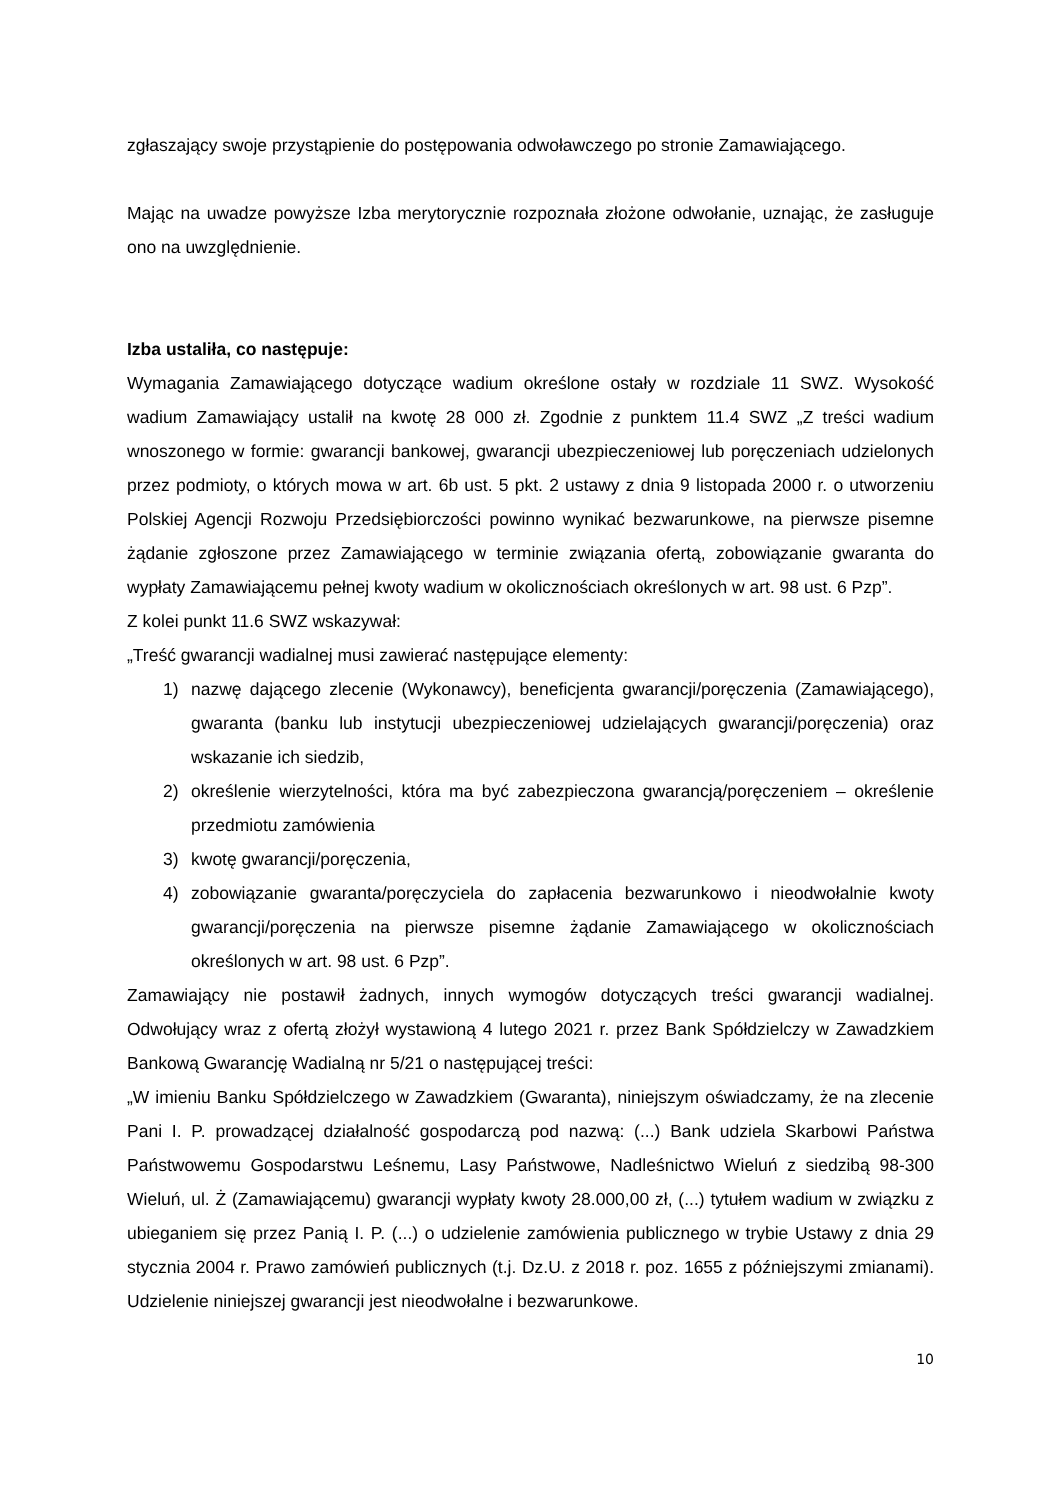zgłaszający swoje przystąpienie do postępowania odwoławczego po stronie Zamawiającego.
Mając na uwadze powyższe Izba merytorycznie rozpoznała złożone odwołanie, uznając, że zasługuje ono na uwzględnienie.
Izba ustaliła, co następuje:
Wymagania Zamawiającego dotyczące wadium określone ostały w rozdziale 11 SWZ. Wysokość wadium Zamawiający ustalił na kwotę 28 000 zł. Zgodnie z punktem 11.4 SWZ „Z treści wadium wnoszonego w formie: gwarancji bankowej, gwarancji ubezpieczeniowej lub poręczeniach udzielonych przez podmioty, o których mowa w art. 6b ust. 5 pkt. 2 ustawy z dnia 9 listopada 2000 r. o utworzeniu Polskiej Agencji Rozwoju Przedsiębiorczości powinno wynikać bezwarunkowe, na pierwsze pisemne żądanie zgłoszone przez Zamawiającego w terminie związania ofertą, zobowiązanie gwaranta do wypłaty Zamawiającemu pełnej kwoty wadium w okolicznościach określonych w art. 98 ust. 6 Pzp”.
Z kolei punkt 11.6 SWZ wskazywał:
„Treść gwarancji wadialnej musi zawierać następujące elementy:
1) nazwę dającego zlecenie (Wykonawcy), beneficjenta gwarancji/poręczenia (Zamawiającego), gwaranta (banku lub instytucji ubezpieczeniowej udzielających gwarancji/poręczenia) oraz wskazanie ich siedzib,
2) określenie wierzytelności, która ma być zabezpieczona gwarancją/poręczeniem – określenie przedmiotu zamówienia
3) kwotę gwarancji/poręczenia,
4) zobowiązanie gwaranta/poręczyciela do zapłacenia bezwarunkowo i nieodwołalnie kwoty gwarancji/poręczenia na pierwsze pisemne żądanie Zamawiającego w okolicznościach określonych w art. 98 ust. 6 Pzp”.
Zamawiający nie postawił żadnych, innych wymogów dotyczących treści gwarancji wadialnej. Odwołujący wraz z ofertą złożył wystawioną 4 lutego 2021 r. przez Bank Spółdzielczy w Zawadzkiem Bankową Gwarancję Wadialną nr 5/21 o następującej treści:
„W imieniu Banku Spółdzielczego w Zawadzkiem (Gwaranta), niniejszym oświadczamy, że na zlecenie Pani I. P. prowadzącej działalność gospodarczą pod nazwą: (...) Bank udziela Skarbowi Państwa Państwowemu Gospodarstwu Leśnemu, Lasy Państwowe, Nadleśnictwo Wieluń z siedzibą 98-300 Wieluń, ul. Ż (Zamawiającemu) gwarancji wypłaty kwoty 28.000,00 zł, (...) tytułem wadium w związku z ubieganiem się przez Panią I. P. (...) o udzielenie zamówienia publicznego w trybie Ustawy z dnia 29 stycznia 2004 r. Prawo zamówień publicznych (t.j. Dz.U. z 2018 r. poz. 1655 z późniejszymi zmianami). Udzielenie niniejszej gwarancji jest nieodwołalne i bezwarunkowe.
10